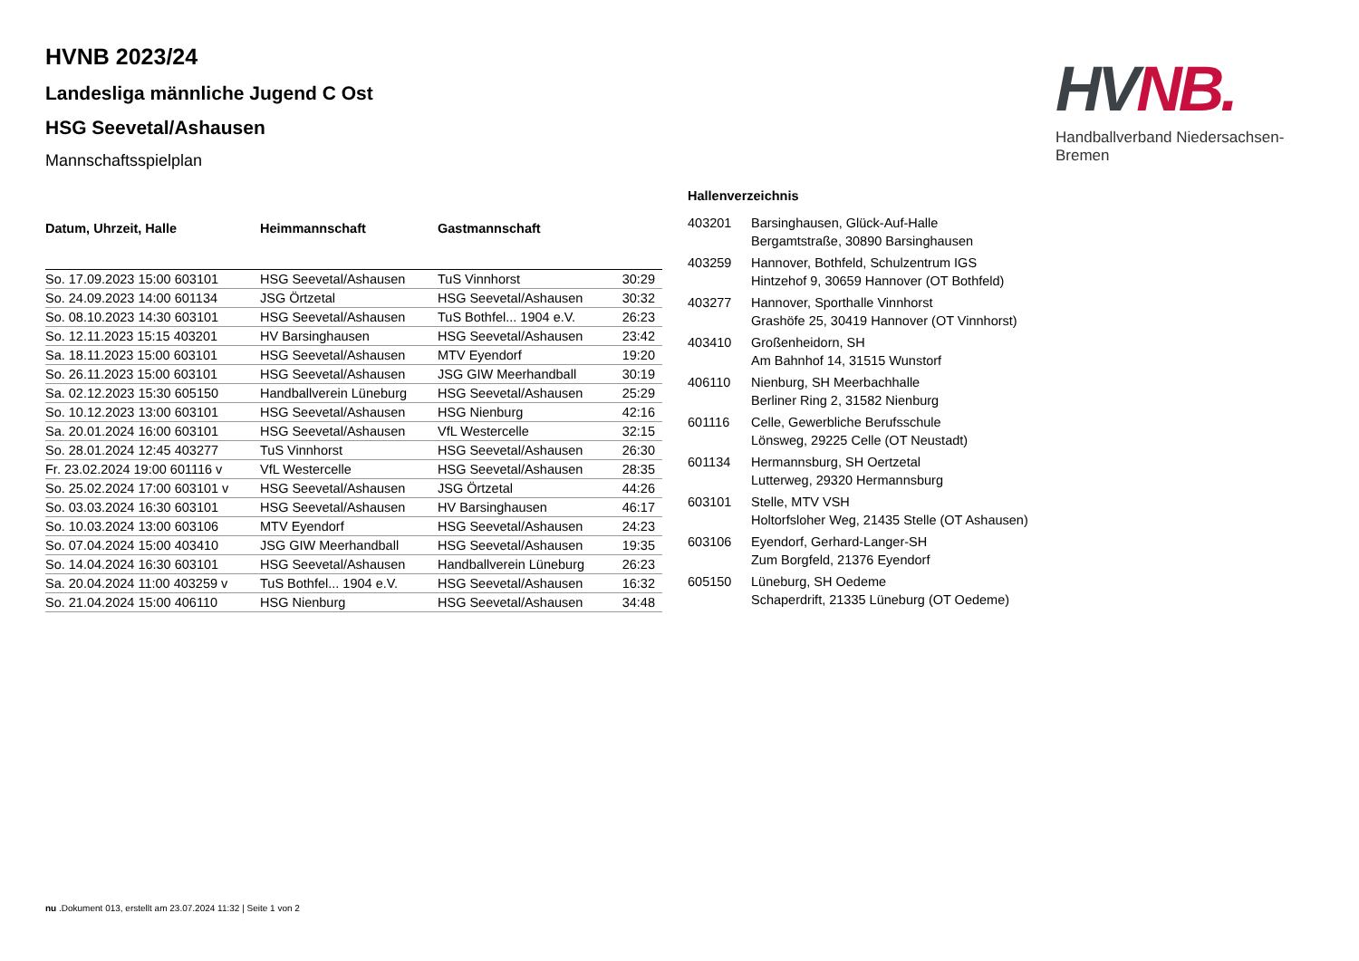HVNB 2023/24
Landesliga männliche Jugend C Ost
HSG Seevetal/Ashausen
Mannschaftsspielplan
| Datum, Uhrzeit, Halle | Heimmannschaft | Gastmannschaft | |
| --- | --- | --- | --- |
| So. 17.09.2023 15:00 603101 | HSG Seevetal/Ashausen | TuS Vinnhorst | 30:29 |
| So. 24.09.2023 14:00 601134 | JSG Örtzetal | HSG Seevetal/Ashausen | 30:32 |
| So. 08.10.2023 14:30 603101 | HSG Seevetal/Ashausen | TuS Bothfel... 1904 e.V. | 26:23 |
| So. 12.11.2023 15:15 403201 | HV Barsinghausen | HSG Seevetal/Ashausen | 23:42 |
| Sa. 18.11.2023 15:00 603101 | HSG Seevetal/Ashausen | MTV Eyendorf | 19:20 |
| So. 26.11.2023 15:00 603101 | HSG Seevetal/Ashausen | JSG GIW Meerhandball | 30:19 |
| Sa. 02.12.2023 15:30 605150 | Handballverein Lüneburg | HSG Seevetal/Ashausen | 25:29 |
| So. 10.12.2023 13:00 603101 | HSG Seevetal/Ashausen | HSG Nienburg | 42:16 |
| Sa. 20.01.2024 16:00 603101 | HSG Seevetal/Ashausen | VfL Westercelle | 32:15 |
| So. 28.01.2024 12:45 403277 | TuS Vinnhorst | HSG Seevetal/Ashausen | 26:30 |
| Fr. 23.02.2024 19:00 601116 v | VfL Westercelle | HSG Seevetal/Ashausen | 28:35 |
| So. 25.02.2024 17:00 603101 v | HSG Seevetal/Ashausen | JSG Örtzetal | 44:26 |
| So. 03.03.2024 16:30 603101 | HSG Seevetal/Ashausen | HV Barsinghausen | 46:17 |
| So. 10.03.2024 13:00 603106 | MTV Eyendorf | HSG Seevetal/Ashausen | 24:23 |
| So. 07.04.2024 15:00 403410 | JSG GIW Meerhandball | HSG Seevetal/Ashausen | 19:35 |
| So. 14.04.2024 16:30 603101 | HSG Seevetal/Ashausen | Handballverein Lüneburg | 26:23 |
| Sa. 20.04.2024 11:00 403259 v | TuS Bothfel... 1904 e.V. | HSG Seevetal/Ashausen | 16:32 |
| So. 21.04.2024 15:00 406110 | HSG Nienburg | HSG Seevetal/Ashausen | 34:48 |
Hallenverzeichnis
| 403201 | Barsinghausen, Glück-Auf-Halle Bergamtstraße, 30890 Barsinghausen |
| 403259 | Hannover, Bothfeld, Schulzentrum IGS Hintzehof 9, 30659 Hannover (OT Bothfeld) |
| 403277 | Hannover, Sporthalle Vinnhorst Grashöfe 25, 30419 Hannover (OT Vinnhorst) |
| 403410 | Großenheidorn, SH Am Bahnhof 14, 31515 Wunstorf |
| 406110 | Nienburg, SH Meerbachhalle Berliner Ring 2, 31582 Nienburg |
| 601116 | Celle, Gewerbliche Berufsschule Lönsweg, 29225 Celle (OT Neustadt) |
| 601134 | Hermannsburg, SH Oertzetal Lutterweg, 29320 Hermannsburg |
| 603101 | Stelle, MTV VSH Holtorfsloher Weg, 21435 Stelle (OT Ashausen) |
| 603106 | Eyendorf, Gerhard-Langer-SH Zum Borgfeld, 21376 Eyendorf |
| 605150 | Lüneburg, SH Oedeme Schaperdrift, 21335 Lüneburg (OT Oedeme) |
HV NB.
Handballverband Niedersachsen-Bremen
nu .Dokument 013, erstellt am 23.07.2024 11:32 | Seite 1 von 2